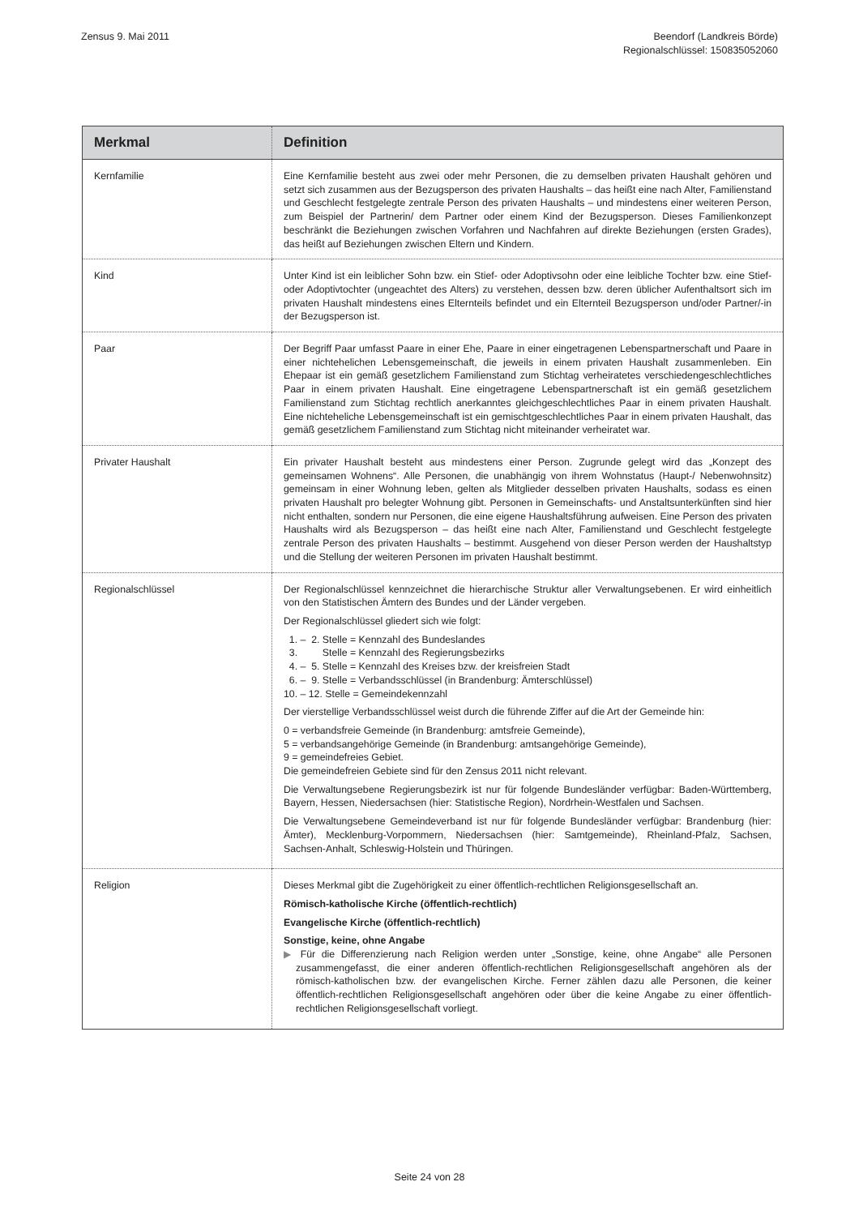Zensus 9. Mai 2011 Beendorf (Landkreis Börde)
Regionalschlüssel: 150835052060
| Merkmal | Definition |
| --- | --- |
| Kernfamilie | Eine Kernfamilie besteht aus zwei oder mehr Personen, die zu demselben privaten Haushalt gehören und setzt sich zusammen aus der Bezugsperson des privaten Haushalts – das heißt eine nach Alter, Familienstand und Geschlecht festgelegte zentrale Person des privaten Haushalts – und mindestens einer weiteren Person, zum Beispiel der Partnerin/ dem Partner oder einem Kind der Bezugsperson. Dieses Familienkonzept beschränkt die Beziehungen zwischen Vorfahren und Nachfahren auf direkte Beziehungen (ersten Grades), das heißt auf Beziehungen zwischen Eltern und Kindern. |
| Kind | Unter Kind ist ein leiblicher Sohn bzw. ein Stief- oder Adoptivsohn oder eine leibliche Tochter bzw. eine Stief- oder Adoptivtochter (ungeachtet des Alters) zu verstehen, dessen bzw. deren üblicher Aufenthaltsort sich im privaten Haushalt mindestens eines Elternteils befindet und ein Elternteil Bezugsperson und/oder Partner/-in der Bezugsperson ist. |
| Paar | Der Begriff Paar umfasst Paare in einer Ehe, Paare in einer eingetragenen Lebenspartnerschaft und Paare in einer nichtehelichen Lebensgemeinschaft, die jeweils in einem privaten Haushalt zusammenleben. Ein Ehepaar ist ein gemäß gesetzlichem Familienstand zum Stichtag verheiratetes verschiedengeschlechtliches Paar in einem privaten Haushalt. Eine eingetragene Lebenspartnerschaft ist ein gemäß gesetzlichem Familienstand zum Stichtag rechtlich anerkanntes gleichgeschlechtliches Paar in einem privaten Haushalt. Eine nichteheliche Lebensgemeinschaft ist ein gemischtgeschlechtliches Paar in einem privaten Haushalt, das gemäß gesetzlichem Familienstand zum Stichtag nicht miteinander verheiratet war. |
| Privater Haushalt | Ein privater Haushalt besteht aus mindestens einer Person. Zugrunde gelegt wird das „Konzept des gemeinsamen Wohnens“. Alle Personen, die unabhängig von ihrem Wohnstatus (Haupt-/ Nebenwohnsitz) gemeinsam in einer Wohnung leben, gelten als Mitglieder desselben privaten Haushalts, sodass es einen privaten Haushalt pro belegter Wohnung gibt. Personen in Gemeinschafts- und Anstaltsunterkünften sind hier nicht enthalten, sondern nur Personen, die eine eigene Haushaltsführung aufweisen. Eine Person des privaten Haushalts wird als Bezugsperson – das heißt eine nach Alter, Familienstand und Geschlecht festgelegte zentrale Person des privaten Haushalts – bestimmt. Ausgehend von dieser Person werden der Haushaltstyp und die Stellung der weiteren Personen im privaten Haushalt bestimmt. |
| Regionalschlüssel | Der Regionalschlüssel kennzeichnet die hierarchische Struktur aller Verwaltungsebenen. Er wird einheitlich von den Statistischen Ämtern des Bundes und der Länder vergeben. Der Regionalschlüssel gliedert sich wie folgt: 1. – 2. Stelle = Kennzahl des Bundeslandes 3. Stelle = Kennzahl des Regierungsbezirks 4. – 5. Stelle = Kennzahl des Kreises bzw. der kreisfreien Stadt 6. – 9. Stelle = Verbandsschlüssel (in Brandenburg: Ämterschlüssel) 10. – 12. Stelle = Gemeindekennzahl Der vierstellige Verbandsschlüssel weist durch die führende Ziffer auf die Art der Gemeinde hin: 0 = verbandsfreie Gemeinde (in Brandenburg: amtsfreie Gemeinde), 5 = verbandsangehörige Gemeinde (in Brandenburg: amtsangehörige Gemeinde), 9 = gemeindefreies Gebiet. Die gemeindefreien Gebiete sind für den Zensus 2011 nicht relevant. Die Verwaltungsebene Regierungsbezirk ist nur für folgende Bundesländer verfügbar: Baden-Württemberg, Bayern, Hessen, Niedersachsen (hier: Statistische Region), Nordrhein-Westfalen und Sachsen. Die Verwaltungsebene Gemeindeverband ist nur für folgende Bundesländer verfügbar: Brandenburg (hier: Ämter), Mecklenburg-Vorpommern, Niedersachsen (hier: Samtgemeinde), Rheinland-Pfalz, Sachsen, Sachsen-Anhalt, Schleswig-Holstein und Thüringen. |
| Religion | Dieses Merkmal gibt die Zugehörigkeit zu einer öffentlich-rechtlichen Religionsgesellschaft an. Römisch-katholische Kirche (öffentlich-rechtlich) Evangelische Kirche (öffentlich-rechtlich) Sonstige, keine, ohne Angabe ▶ Für die Differenzierung nach Religion werden unter „Sonstige, keine, ohne Angabe“ alle Personen zusammengefasst, die einer anderen öffentlich-rechtlichen Religionsgesellschaft angehören als der römisch-katholischen bzw. der evangelischen Kirche. Ferner zählen dazu alle Personen, die keiner öffentlich-rechtlichen Religionsgesellschaft angehören oder über die keine Angabe zu einer öffentlich-rechtlichen Religionsgesellschaft vorliegt. |
Seite 24 von 28